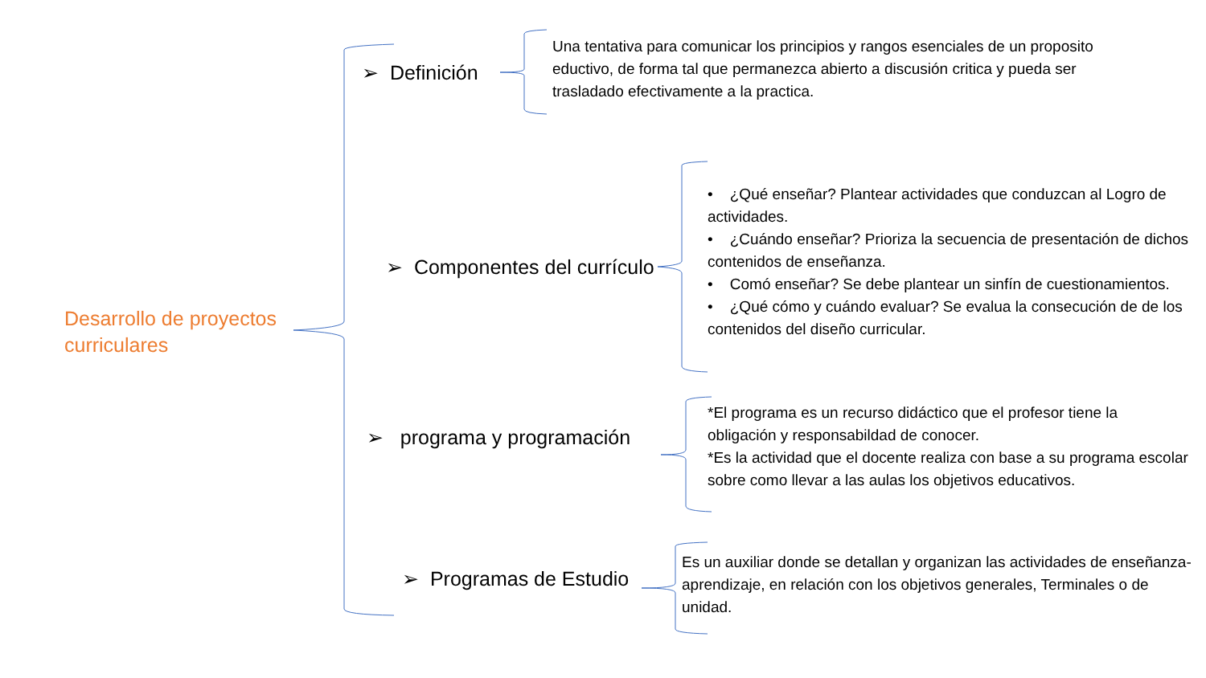Desarrollo de proyectos curriculares
➢ Definición
Una tentativa para comunicar los principios y rangos esenciales de un proposito eductivo, de forma tal que permanezca abierto a discusión critica y pueda ser trasladado efectivamente a la practica.
➢ Componentes del currículo
• ¿Qué enseñar? Plantear actividades que conduzcan al Logro de actividades.
• ¿Cuándo enseñar? Prioriza la secuencia de presentación de dichos contenidos de enseñanza.
• Comó enseñar? Se debe plantear un sinfín de cuestionamientos.
• ¿Qué cómo y cuándo evaluar? Se evalua la consecución de de los contenidos del diseño curricular.
➢ programa y programación
*El programa es un recurso didáctico que el profesor tiene la obligación y responsabildad de conocer.
*Es la actividad que el docente realiza con base a su programa escolar sobre como llevar a las aulas los objetivos educativos.
➢ Programas de Estudio
Es un auxiliar donde se detallan y organizan las actividades de enseñanza-aprendizaje, en relación con los objetivos generales, Terminales o de unidad.